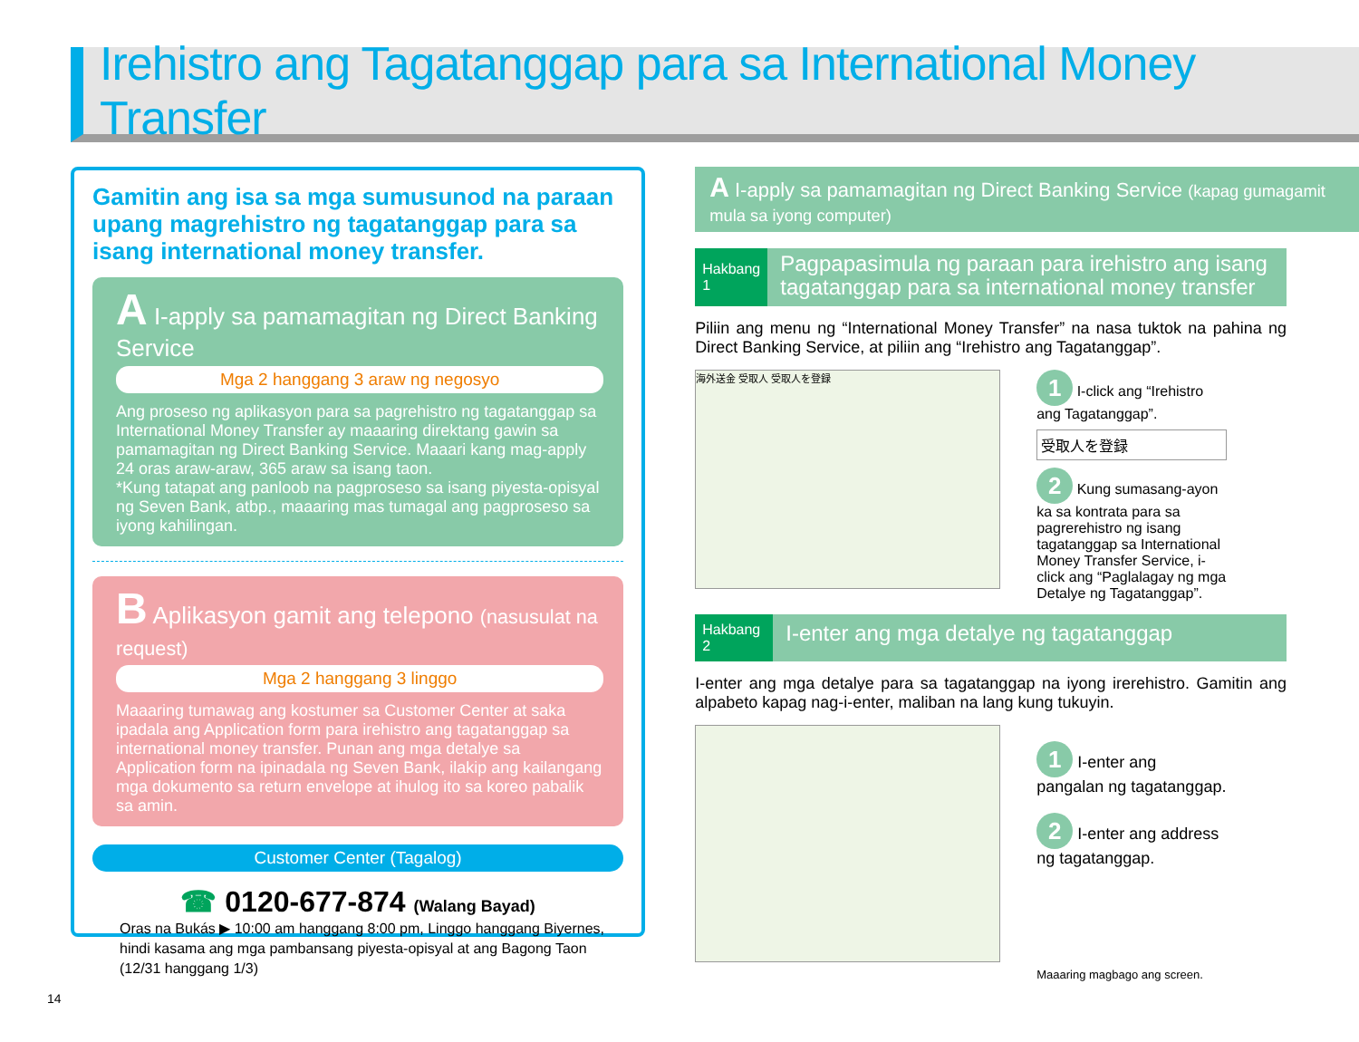Irehistro ang Tagatanggap para sa International Money Transfer
Gamitin ang isa sa mga sumusunod na paraan upang magrehistro ng tagatanggap para sa isang international money transfer.
A I-apply sa pamamagitan ng Direct Banking Service
Mga 2 hanggang 3 araw ng negosyo
Ang proseso ng aplikasyon para sa pagrehistro ng tagatanggap sa International Money Transfer ay maaaring direktang gawin sa pamamagitan ng Direct Banking Service. Maaari kang mag-apply 24 oras araw-araw, 365 araw sa isang taon.
*Kung tatapat ang panloob na pagproseso sa isang piyesta-opisyal ng Seven Bank, atbp., maaaring mas tumagal ang pagproseso sa iyong kahilingan.
B Aplikasyon gamit ang telepono (nasusulat na request)
Mga 2 hanggang 3 linggo
Maaaring tumawag ang kostumer sa Customer Center at saka ipadala ang Application form para irehistro ang tagatanggap sa international money transfer. Punan ang mga detalye sa Application form na ipinadala ng Seven Bank, ilakip ang kailangang mga dokumento sa return envelope at ihulog ito sa koreo pabalik sa amin.
Customer Center (Tagalog)
☎ 0120-677-874 (Walang Bayad)
Oras na Bukás ▶ 10:00 am hanggang 8:00 pm, Linggo hanggang Biyernes, hindi kasama ang mga pambansang piyesta-opisyal at ang Bagong Taon (12/31 hanggang 1/3)
A I-apply sa pamamagitan ng Direct Banking Service (kapag gumagamit mula sa iyong computer)
Hakbang 1
Pagpapasimula ng paraan para irehistro ang isang tagatanggap para sa international money transfer
Piliin ang menu ng “International Money Transfer” na nasa tuktok na pahina ng Direct Banking Service, at piliin ang “Irehistro ang Tagatanggap”.
海外送金 受取人 受取人を登録
1 I-click ang “Irehistro ang Tagatanggap”.
受取人を登録
2 Kung sumasang-ayon ka sa kontrata para sa pagrerehistro ng isang tagatanggap sa International Money Transfer Service, i-click ang “Paglalagay ng mga Detalye ng Tagatanggap”.
Hakbang 2
I-enter ang mga detalye ng tagatanggap
I-enter ang mga detalye para sa tagatanggap na iyong irerehistro. Gamitin ang alpabeto kapag nag-i-enter, maliban na lang kung tukuyin.
1 I-enter ang pangalan ng tagatanggap.
2 I-enter ang address ng tagatanggap.
Maaaring magbago ang screen.
14